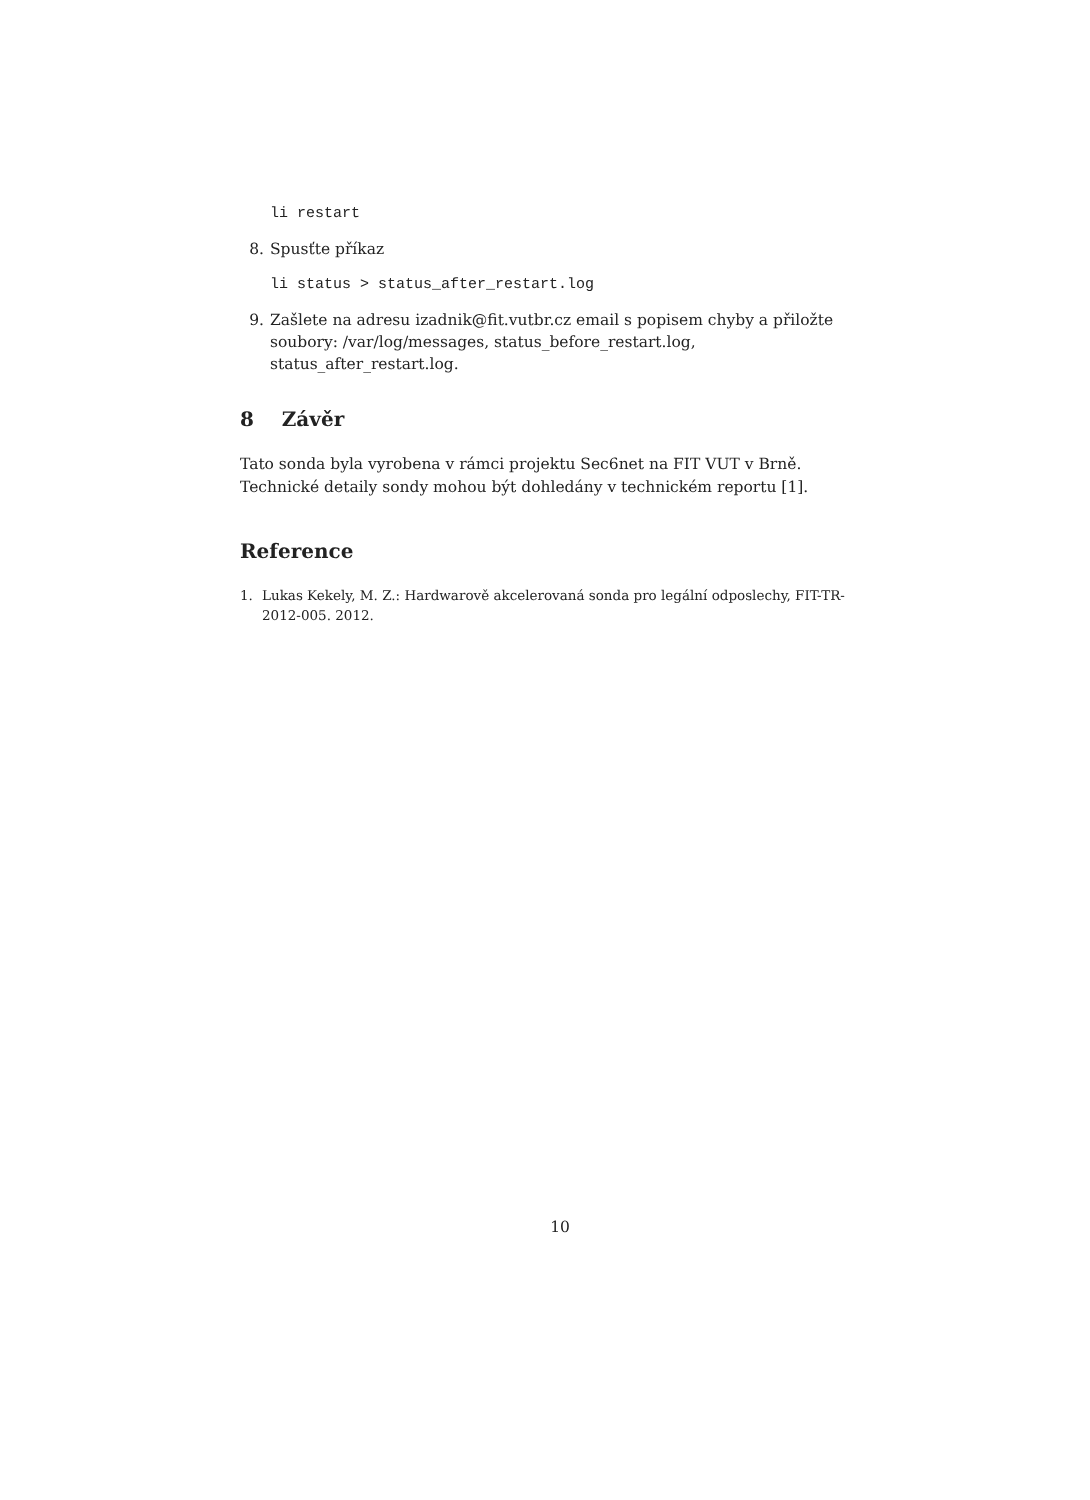li restart
8. Spusťte příkaz
li status > status_after_restart.log
9. Zašlete na adresu izadnik@fit.vutbr.cz email s popisem chyby a přiložte soubory: /var/log/messages, status_before_restart.log, status_after_restart.log.
8 Závěr
Tato sonda byla vyrobena v rámci projektu Sec6net na FIT VUT v Brně. Technické detaily sondy mohou být dohledány v technickém reportu [1].
Reference
1. Lukas Kekely, M. Z.: Hardwarově akcelerovaná sonda pro legální odposlechy, FIT-TR-2012-005. 2012.
10